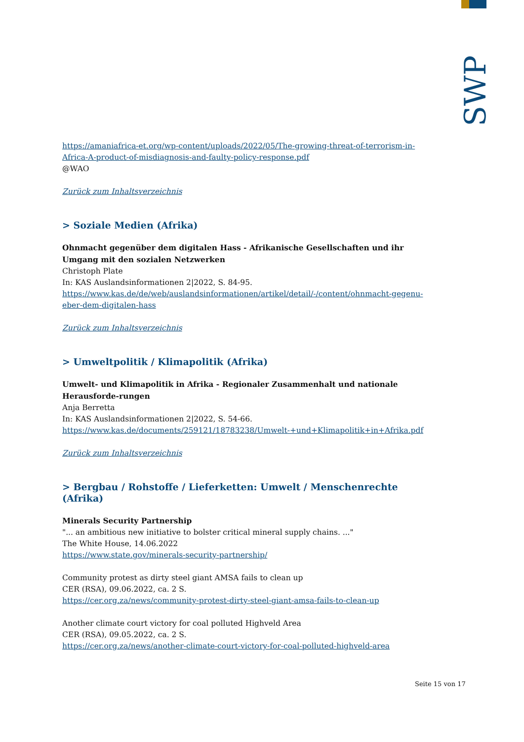SWP
https://amaniafrica-et.org/wp-content/uploads/2022/05/The-growing-threat-of-terrorism-in-Africa-A-product-of-misdiagnosis-and-faulty-policy-response.pdf
@WAO
Zurück zum Inhaltsverzeichnis
> Soziale Medien (Afrika)
Ohnmacht gegenüber dem digitalen Hass - Afrikanische Gesellschaften und ihr Umgang mit den sozialen Netzwerken
Christoph Plate
In: KAS Auslandsinformationen 2|2022, S. 84-95.
https://www.kas.de/de/web/auslandsinformationen/artikel/detail/-/content/ohnmacht-gegenu-eber-dem-digitalen-hass
Zurück zum Inhaltsverzeichnis
> Umweltpolitik / Klimapolitik (Afrika)
Umwelt- und Klimapolitik in Afrika - Regionaler Zusammenhalt und nationale Herausforde-rungen
Anja Berretta
In: KAS Auslandsinformationen 2|2022, S. 54-66.
https://www.kas.de/documents/259121/18783238/Umwelt-+und+Klimapolitik+in+Afrika.pdf
Zurück zum Inhaltsverzeichnis
> Bergbau / Rohstoffe / Lieferketten: Umwelt / Menschenrechte (Afrika)
Minerals Security Partnership
"... an ambitious new initiative to bolster critical mineral supply chains. ..."
The White House, 14.06.2022
https://www.state.gov/minerals-security-partnership/
Community protest as dirty steel giant AMSA fails to clean up
CER (RSA), 09.06.2022, ca. 2 S.
https://cer.org.za/news/community-protest-dirty-steel-giant-amsa-fails-to-clean-up
Another climate court victory for coal polluted Highveld Area
CER (RSA), 09.05.2022, ca. 2 S.
https://cer.org.za/news/another-climate-court-victory-for-coal-polluted-highveld-area
Seite 15 von 17